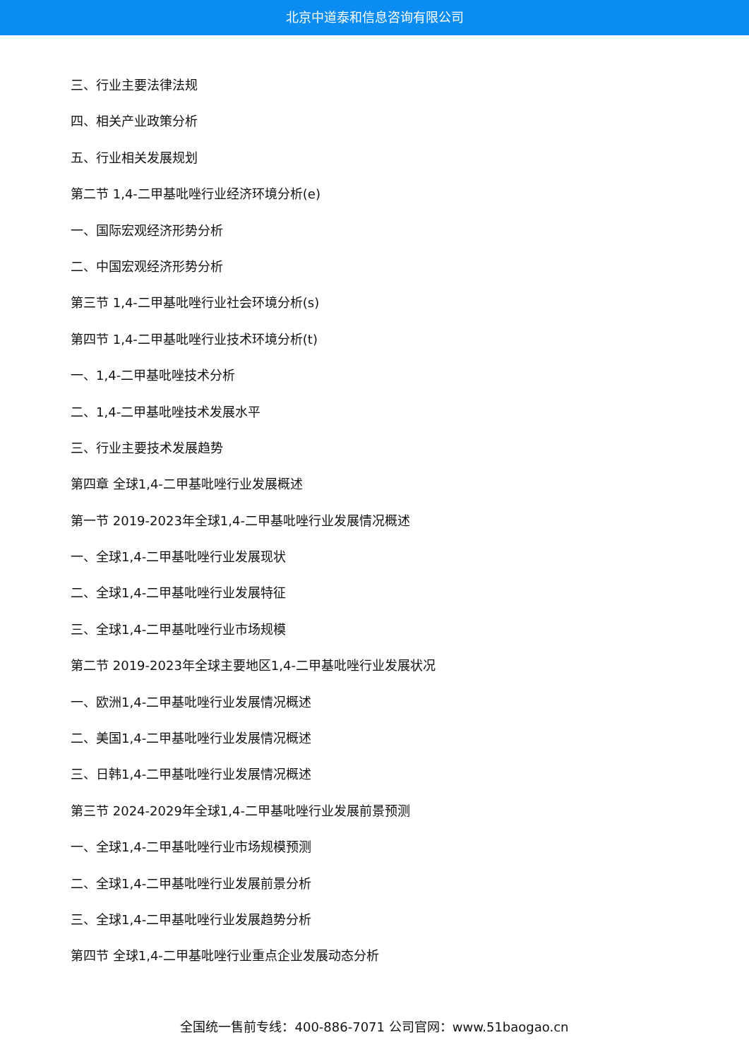北京中道泰和信息咨询有限公司
三、行业主要法律法规
四、相关产业政策分析
五、行业相关发展规划
第二节 1,4-二甲基吡唑行业经济环境分析(e)
一、国际宏观经济形势分析
二、中国宏观经济形势分析
第三节 1,4-二甲基吡唑行业社会环境分析(s)
第四节 1,4-二甲基吡唑行业技术环境分析(t)
一、1,4-二甲基吡唑技术分析
二、1,4-二甲基吡唑技术发展水平
三、行业主要技术发展趋势
第四章 全球1,4-二甲基吡唑行业发展概述
第一节 2019-2023年全球1,4-二甲基吡唑行业发展情况概述
一、全球1,4-二甲基吡唑行业发展现状
二、全球1,4-二甲基吡唑行业发展特征
三、全球1,4-二甲基吡唑行业市场规模
第二节 2019-2023年全球主要地区1,4-二甲基吡唑行业发展状况
一、欧洲1,4-二甲基吡唑行业发展情况概述
二、美国1,4-二甲基吡唑行业发展情况概述
三、日韩1,4-二甲基吡唑行业发展情况概述
第三节 2024-2029年全球1,4-二甲基吡唑行业发展前景预测
一、全球1,4-二甲基吡唑行业市场规模预测
二、全球1,4-二甲基吡唑行业发展前景分析
三、全球1,4-二甲基吡唑行业发展趋势分析
第四节 全球1,4-二甲基吡唑行业重点企业发展动态分析
全国统一售前专线：400-886-7071 公司官网：www.51baogao.cn